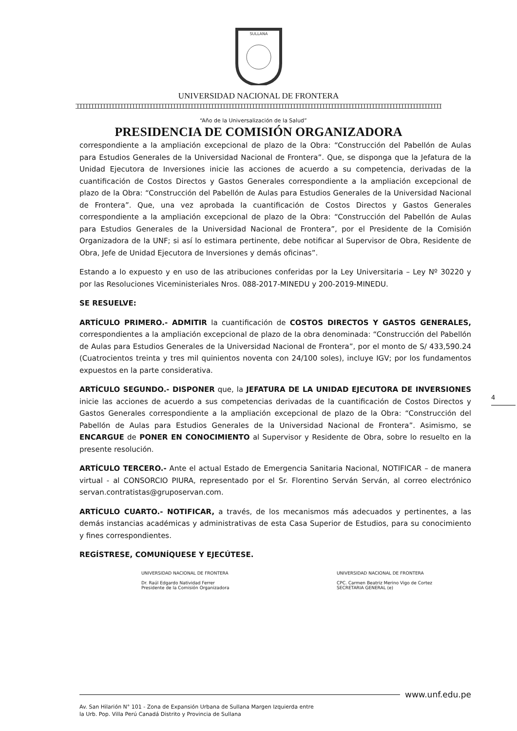SULLANA
UNIVERSIDAD NACIONAL DE FRONTERA
“Año de la Universalización de la Salud”
PRESIDENCIA DE COMISIÓN ORGANIZADORA
correspondiente a la ampliación excepcional de plazo de la Obra: “Construcción del Pabellón de Aulas para Estudios Generales de la Universidad Nacional de Frontera”. Que, se disponga que la Jefatura de la Unidad Ejecutora de Inversiones inicie las acciones de acuerdo a su competencia, derivadas de la cuantificación de Costos Directos y Gastos Generales correspondiente a la ampliación excepcional de plazo de la Obra: “Construcción del Pabellón de Aulas para Estudios Generales de la Universidad Nacional de Frontera”. Que, una vez aprobada la cuantificación de Costos Directos y Gastos Generales correspondiente a la ampliación excepcional de plazo de la Obra: “Construcción del Pabellón de Aulas para Estudios Generales de la Universidad Nacional de Frontera”, por el Presidente de la Comisión Organizadora de la UNF; si así lo estimara pertinente, debe notificar al Supervisor de Obra, Residente de Obra, Jefe de Unidad Ejecutora de Inversiones y demás oficinas”.
Estando a lo expuesto y en uso de las atribuciones conferidas por la Ley Universitaria – Ley Nº 30220 y por las Resoluciones Viceministeriales Nros. 088-2017-MINEDU y 200-2019-MINEDU.
SE RESUELVE:
ARTÍCULO PRIMERO.- ADMITIR la cuantificación de COSTOS DIRECTOS Y GASTOS GENERALES, correspondientes a la ampliación excepcional de plazo de la obra denominada: “Construcción del Pabellón de Aulas para Estudios Generales de la Universidad Nacional de Frontera”, por el monto de S/ 433,590.24 (Cuatrocientos treinta y tres mil quinientos noventa con 24/100 soles), incluye IGV; por los fundamentos expuestos en la parte considerativa.
ARTÍCULO SEGUNDO.- DISPONER que, la JEFATURA DE LA UNIDAD EJECUTORA DE INVERSIONES inicie las acciones de acuerdo a sus competencias derivadas de la cuantificación de Costos Directos y Gastos Generales correspondiente a la ampliación excepcional de plazo de la Obra: “Construcción del Pabellón de Aulas para Estudios Generales de la Universidad Nacional de Frontera”. Asimismo, se ENCARGUE de PONER EN CONOCIMIENTO al Supervisor y Residente de Obra, sobre lo resuelto en la presente resolución.
ARTÍCULO TERCERO.- Ante el actual Estado de Emergencia Sanitaria Nacional, NOTIFICAR – de manera virtual - al CONSORCIO PIURA, representado por el Sr. Florentino Serván Serván, al correo electrónico servan.contratistas@gruposervan.com.
ARTÍCULO CUARTO.- NOTIFICAR, a través, de los mecanismos más adecuados y pertinentes, a las demás instancias académicas y administrativas de esta Casa Superior de Estudios, para su conocimiento y fines correspondientes.
REGÍSTRESE, COMUNÍQUESE Y EJECÚTESE.
UNIVERSIDAD NACIONAL DE FRONTERA
Dr. Raúl Edgardo Natividad Ferrer
Presidente de la Comisión Organizadora
UNIVERSIDAD NACIONAL DE FRONTERA
CPC. Carmen Beatriz Merino Vigo de Cortez
SECRETARIA GENERAL (e)
4
www.unf.edu.pe
Av. San Hilarión N° 101 - Zona de Expansión Urbana de Sullana Margen Izquierda entre
la Urb. Pop. Villa Perú Canadá Distrito y Provincia de Sullana